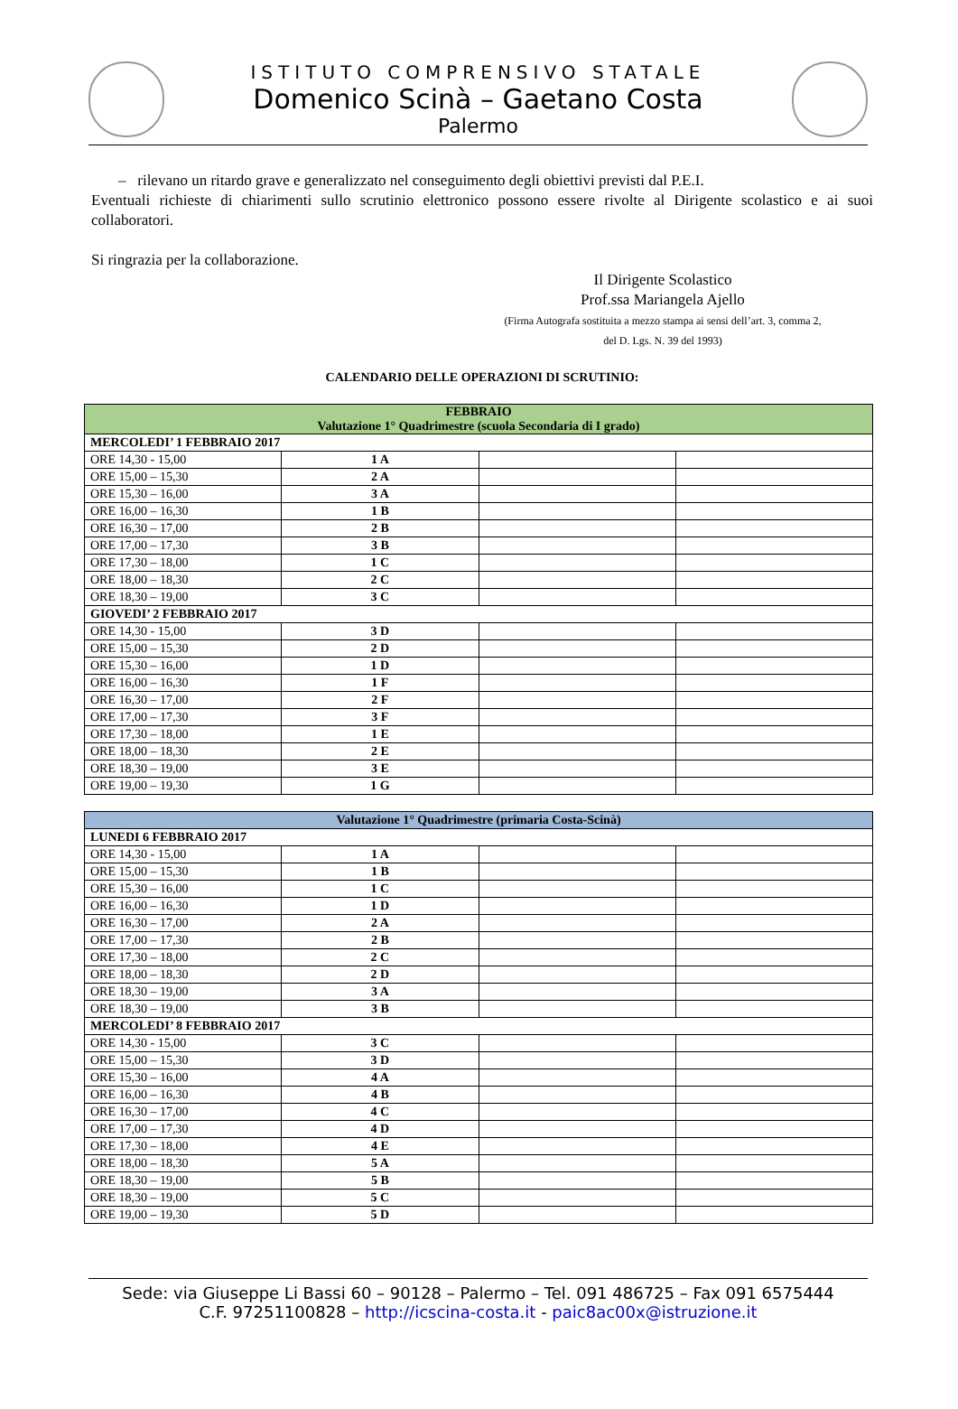ISTITUTO COMPRENSIVO STATALE
Domenico Scinà – Gaetano Costa
Palermo
– rilevano un ritardo grave e generalizzato nel conseguimento degli obiettivi previsti dal P.E.I.
Eventuali richieste di chiarimenti sullo scrutinio elettronico possono essere rivolte al Dirigente scolastico e ai suoi collaboratori.
Si ringrazia per la collaborazione.
Il Dirigente Scolastico
Prof.ssa Mariangela Ajello
(Firma Autografa sostituita a mezzo stampa ai sensi dell’art. 3, comma 2,
del D. Lgs. N. 39 del 1993)
CALENDARIO DELLE OPERAZIONI DI SCRUTINIO:
| FEBBRAIO Valutazione 1° Quadrimestre (scuola Secondaria di I grado) | | | |
| --- | --- | --- | --- |
| MERCOLEDI’ 1 FEBBRAIO 2017 | | | |
| ORE 14,30 - 15,00 | 1 A | | |
| ORE 15,00 – 15,30 | 2 A | | |
| ORE 15,30 – 16,00 | 3 A | | |
| ORE 16,00 – 16,30 | 1 B | | |
| ORE 16,30 – 17,00 | 2 B | | |
| ORE 17,00 – 17,30 | 3 B | | |
| ORE 17,30 – 18,00 | 1 C | | |
| ORE 18,00 – 18,30 | 2 C | | |
| ORE 18,30 – 19,00 | 3 C | | |
| GIOVEDI’ 2 FEBBRAIO 2017 | | | |
| ORE 14,30 - 15,00 | 3 D | | |
| ORE 15,00 – 15,30 | 2 D | | |
| ORE 15,30 – 16,00 | 1 D | | |
| ORE 16,00 – 16,30 | 1 F | | |
| ORE 16,30 – 17,00 | 2 F | | |
| ORE 17,00 – 17,30 | 3 F | | |
| ORE 17,30 – 18,00 | 1 E | | |
| ORE 18,00 – 18,30 | 2 E | | |
| ORE 18,30 – 19,00 | 3 E | | |
| ORE 19,00 – 19,30 | 1 G | | |
| Valutazione 1° Quadrimestre (primaria Costa-Scinà) | | | |
| --- | --- | --- | --- |
| LUNEDI 6 FEBBRAIO 2017 | | | |
| ORE 14,30 - 15,00 | 1 A | | |
| ORE 15,00 – 15,30 | 1 B | | |
| ORE 15,30 – 16,00 | 1 C | | |
| ORE 16,00 – 16,30 | 1 D | | |
| ORE 16,30 – 17,00 | 2 A | | |
| ORE 17,00 – 17,30 | 2 B | | |
| ORE 17,30 – 18,00 | 2 C | | |
| ORE 18,00 – 18,30 | 2 D | | |
| ORE 18,30 – 19,00 | 3 A | | |
| ORE 18,30 – 19,00 | 3 B | | |
| MERCOLEDI’ 8 FEBBRAIO 2017 | | | |
| ORE 14,30 - 15,00 | 3 C | | |
| ORE 15,00 – 15,30 | 3 D | | |
| ORE 15,30 – 16,00 | 4 A | | |
| ORE 16,00 – 16,30 | 4 B | | |
| ORE 16,30 – 17,00 | 4 C | | |
| ORE 17,00 – 17,30 | 4 D | | |
| ORE 17,30 – 18,00 | 4 E | | |
| ORE 18,00 – 18,30 | 5 A | | |
| ORE 18,30 – 19,00 | 5 B | | |
| ORE 18,30 – 19,00 | 5 C | | |
| ORE 19,00 – 19,30 | 5 D | | |
Sede: via Giuseppe Li Bassi 60 – 90128 – Palermo – Tel. 091 486725 – Fax 091 6575444
C.F. 97251100828 – http://icscina-costa.it - paic8ac00x@istruzione.it